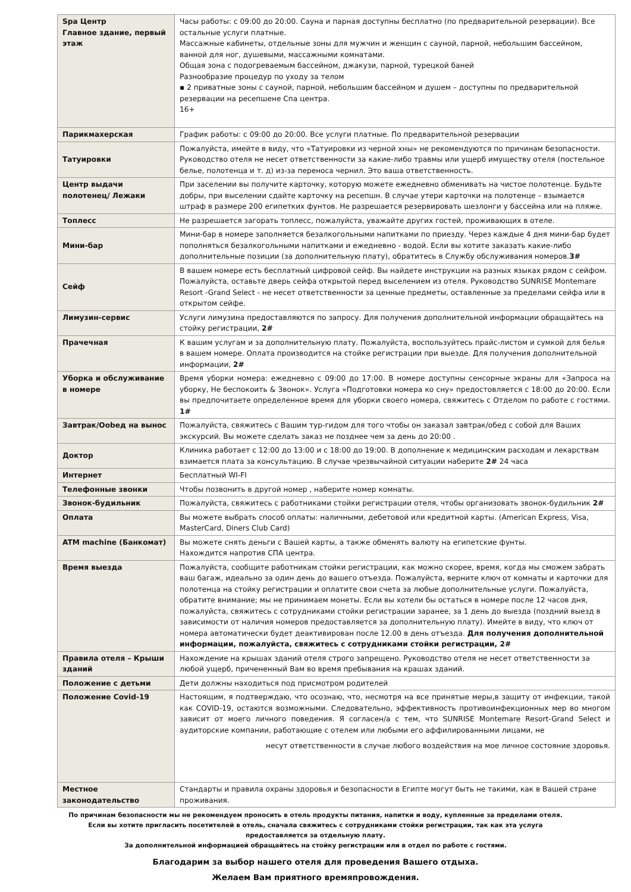| Spa Центр Главное здание, первый этаж | Часы работы: с 09:00 до 20:00. Сауна и парная доступны бесплатно (по предварительной резервации). Все остальные услуги платные. Массажные кабинеты, отдельные зоны для мужчин и женщин с сауной, парной, небольшим бассейном, ванной для ног, душевыми, массажными комнатами. Общая зона с подогреваемым бассейном, джакузи, парной, турецкой баней Разнообразие процедур по уходу за телом ▪ 2 приватные зоны с сауной, парной, небольшим бассейном и душем – доступны по предварительной резервации на ресепшене Спа центра. 16+ |
| Парикмахерская | График работы: с 09:00 до 20:00. Все услуги платные. По предварительной резервации |
| Татуировки | Пожалуйста, имейте в виду, что «Татуировки из черной хны» не рекомендуются по причинам безопасности. Руководство отеля не несет ответственности за какие-либо травмы или ущерб имуществу отеля (постельное белье, полотенца и т. д) из-за переноса чернил. Это ваша ответственность. |
| Центр выдачи полотенец/ Лежаки | При заселении вы получите карточку, которую можете ежедневно обменивать на чистое полотенце. Будьте добры, при выселении сдайте карточку на ресепшн. В случае утери карточки на полотенце – взымается штраф в размере 200 египетких фунтов. Не разрешается резервировать шезлонги у бассейна или на пляже. |
| Топлесс | Не разрешается загорать топлесс, пожалуйста, уважайте других гостей, проживающих в отеле. |
| Мини-бар | Мини-бар в номере заполняется безалкогольными напитками по приезду. Через каждые 4 дня мини-бар будет пополняться безалкогольными напитками и ежедневно - водой. Если вы хотите заказать какие-либо дополнительные позиции (за дополнительную плату), обратитесь в Службу обслуживания номеров. 3# |
| Сейф | В вашем номере есть бесплатный цифровой сейф. Вы найдете инструкции на разных языках рядом с сейфом. Пожалуйста, оставьте дверь сейфа открытой перед выселением из отеля. Руководство SUNRISE Montemare Resort -Grand Select - не несет ответственности за ценные предметы, оставленные за пределами сейфа или в открытом сейфе. |
| Лимузин-сервис | Услуги лимузина предоставляются по запросу. Для получения дополнительной информации обращайтесь на стойку регистрации, 2# |
| Прачечная | К вашим услугам и за дополнительную плату. Пожалуйста, воспользуйтесь прайс-листом и сумкой для белья в вашем номере. Оплата производится на стойке регистрации при выезде. Для получения дополнительной информации, 2# |
| Уборка и обслуживание в номере | Время уборки номера: ежедневно с 09:00 до 17:00. В номере доступны сенсорные экраны для «Запроса на уборку, Не беспокоить & Звонок». Услуга «Подготовки номера ко сну» предостовляется с 18:00 до 20:00. Если вы предпочитаете определенное время для уборки своего номера, свяжитесь с Отделом по работе с гостями. 1# |
| Завтрак/Оobед на вынос | Пожалуйста, свяжитесь с Вашим тур-гидом для того чтобы он заказал завтрак/обед с собой для Ваших экскурсий. Вы можете сделать заказ не позднее чем за день до 20:00 . |
| Доктор | Клиника работает с 12:00 до 13:00 и с 18:00 до 19:00. В дополнение к медицинским расходам и лекарствам взимается плата за консультацию. В случае чрезвычайной ситуации наберите 2# 24 часа |
| Интернет | Бесплатный WI-FI |
| Телефонные звонки | Чтобы позвонить в другой номер , наберите номер комнаты. |
| Звонок-будильник | Пожалуйста, свяжитесь с работниками стойки регистрации отеля, чтобы организовать звонок-будильник 2# |
| Оплата | Вы можете выбрать способ оплаты: наличными, дебетовой или кредитной карты. (American Express, Visa, MasterCard, Diners Club Card) |
| ATM machine (Банкомат) | Вы можете снять деньги с Вашей карты, а также обменять валюту на египетские фунты. Нахождится напротив СПА центра. |
| Время выезда | Пожалуйста, сообщите работникам стойки регистрации, как можно скорее, время, когда мы сможем забрать ваш багаж, идеально за один день до вашего отъезда. Пожалуйста, верните ключ от комнаты и карточки для полотенца на стойку регистрации и оплатите свои счета за любые дополнительные услуги. Пожалуйста, обратите внимание; мы не принимаем монеты. Если вы хотели бы остаться в номере после 12 часов дня, пожалуйста, свяжитесь с сотрудниками стойки регистрации заранее, за 1 день до выезда (поздний выезд в зависимости от наличия номеров предоставляется за дополнительную плату). Имейте в виду, что ключ от номера автоматически будет деактивирован после 12.00 в день отъезда. Для получения дополнительной информации, пожалуйста, свяжитесь с сотрудниками стойки регистрации, 2# |
| Правила отеля – Крыши зданий | Нахождение на крышах зданий отеля строго запрещено. Руководство отеля не несет ответственности за любой ущерб, причененный Вам во время пребывания на крашах зданий. |
| Положение с детьми | Дети должны находиться под присмотром родителей |
| Положение Covid-19 | Настоящим, я подтверждаю, что осознаю, что, несмотря на все принятые меры,в защиту от инфекции, такой как COVID-19, остаются возможными. Следовательно, эффективность противоинфекционных мер во многом зависит от моего личного поведения. Я согласен/а с тем, что SUNRISE Montemare Resort-Grand Select и аудиторские компании, работающие с отелем или любыми его аффилированными лицами, не несут ответственности в случае любого воздействия на мое личное состояние здоровья. |
| Местное законодательство | Стандарты и правила охраны здоровья и безопасности в Египте могут быть не такими, как в Вашей стране проживания. |
По причинам безопасности мы не рекомендуем проносить в отель продукты питания, напитки и воду, купленные за пределами отеля.
Если вы хотите пригласить посетителей в отель, сначала свяжитесь с сотрудниками стойки регистрации, так как эта услуга
предоставляется за отдельную плату.
За дополнительной информацией обращайтесь на стойку регистрации или в отдел по работе с гостями.
Благодарим за выбор нашего отеля для проведения Вашего отдыха.
Желаем Вам приятного времяпровождения.